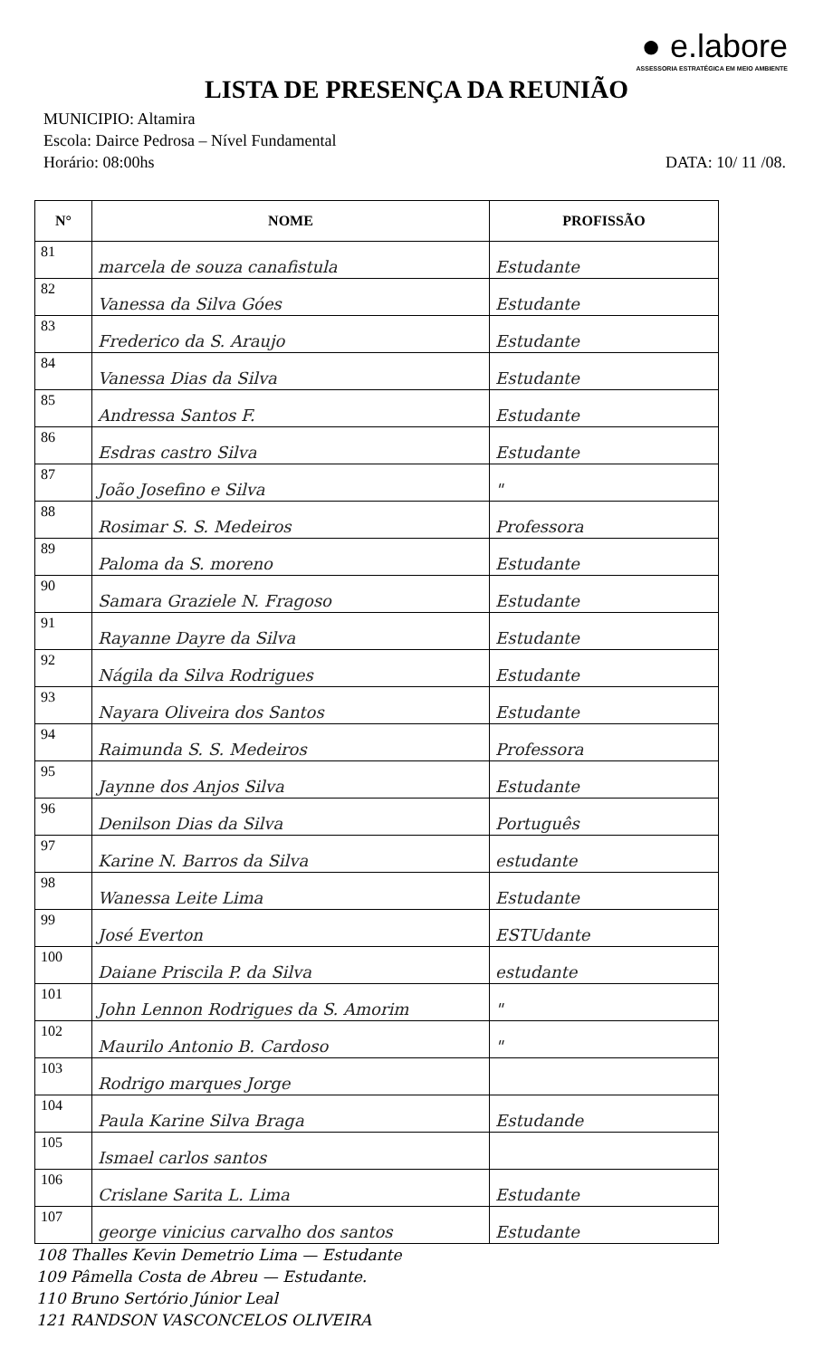● e.labore
ASSESSORIA ESTRATÉGICA EM MEIO AMBIENTE
LISTA DE PRESENÇA DA REUNIÃO
MUNICIPIO: Altamira
Escola: Dairce Pedrosa – Nível Fundamental
Horário: 08:00hs DATA: 10/ 11 /08.
| N° | NOME | PROFISSÃO |
| --- | --- | --- |
| 81 | marcela de souza canafistula | Estudante |
| 82 | Vanessa da Silva Góes | Estudante |
| 83 | Frederico da S. Araujo | Estudante |
| 84 | Vanessa Dias da Silva | Estudante |
| 85 | Andressa Santos F. | Estudante |
| 86 | Esdras castro Silva | Estudante |
| 87 | João Josefino e Silva | " |
| 88 | Rosimar S. S. Medeiros | Professora |
| 89 | Paloma da S. moreno | Estudante |
| 90 | Samara Graziele N. Fragoso | Estudante |
| 91 | Rayanne Dayre da Silva | Estudante |
| 92 | Nágila da Silva Rodrigues | Estudante |
| 93 | Nayara Oliveira dos Santos | Estudante |
| 94 | Raimunda S. S. Medeiros | Professora |
| 95 | Jaynne dos Anjos Silva | Estudante |
| 96 | Denilson Dias da Silva | Português |
| 97 | Karine N. Barros da Silva | estudante |
| 98 | Wanessa Leite Lima | Estudante |
| 99 | José Everton | ESTUdante |
| 100 | Daiane Priscila P. da Silva | estudante |
| 101 | John Lennon Rodrigues da S. Amorim | " |
| 102 | Maurilo Antonio B. Cardoso | " |
| 103 | Rodrigo marques Jorge | |
| 104 | Paula Karine Silva Braga | Estudande |
| 105 | Ismael carlos santos | |
| 106 | Crislane Sarita L. Lima | Estudante |
| 107 | george vinicius carvalho dos santos | Estudante |
108 Thalles Kevin Demetrio Lima — Estudante
109 Pâmella Costa de Abreu — Estudante.
110 Bruno Sertório Júnior Leal
121 RANDSON VASCONCELOS OLIVEIRA